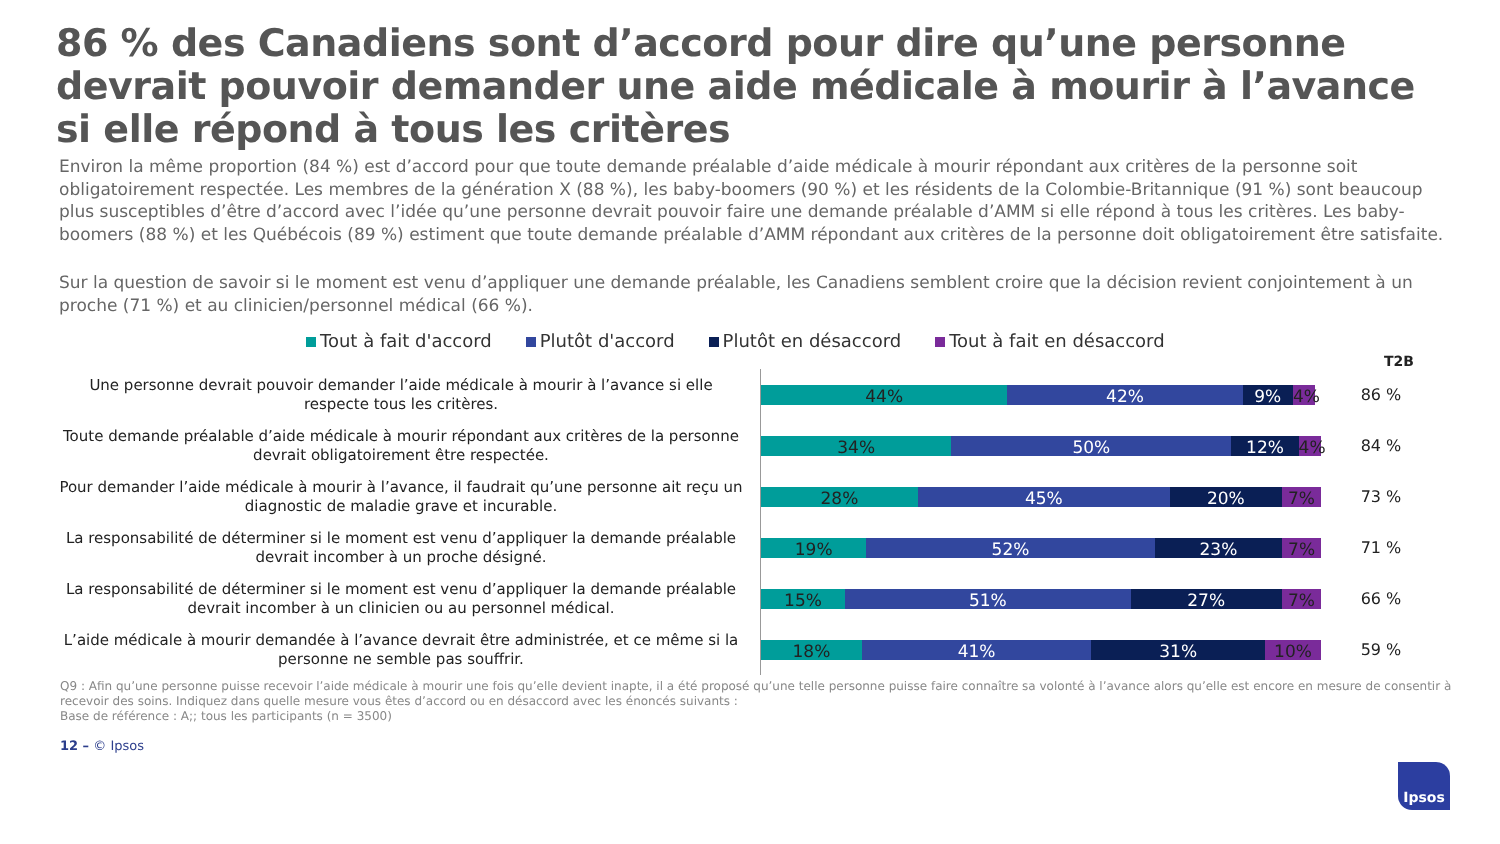86 % des Canadiens sont d’accord pour dire qu’une personne devrait pouvoir demander une aide médicale à mourir à l’avance si elle répond à tous les critères
Environ la même proportion (84 %) est d’accord pour que toute demande préalable d’aide médicale à mourir répondant aux critères de la personne soit obligatoirement respectée. Les membres de la génération X (88 %), les baby-boomers (90 %) et les résidents de la Colombie-Britannique (91 %) sont beaucoup plus susceptibles d’être d’accord avec l’idée qu’une personne devrait pouvoir faire une demande préalable d’AMM si elle répond à tous les critères. Les baby-boomers (88 %) et les Québécois (89 %) estiment que toute demande préalable d’AMM répondant aux critères de la personne doit obligatoirement être satisfaite.
Sur la question de savoir si le moment est venu d’appliquer une demande préalable, les Canadiens semblent croire que la décision revient conjointement à un proche (71 %) et au clinicien/personnel médical (66 %).
Tout à fait d'accord Plutôt d'accord Plutôt en désaccord Tout à fait en désaccord
T2B
Une personne devrait pouvoir demander l’aide médicale à mourir à l’avance si elle respecte tous les critères.
44% 42% 9% 4%
86 %
Toute demande préalable d’aide médicale à mourir répondant aux critères de la personne devrait obligatoirement être respectée.
34% 50% 12% 4%
84 %
Pour demander l’aide médicale à mourir à l’avance, il faudrait qu’une personne ait reçu un diagnostic de maladie grave et incurable.
28% 45% 20% 7%
73 %
La responsabilité de déterminer si le moment est venu d’appliquer la demande préalable devrait incomber à un proche désigné.
19% 52% 23% 7%
71 %
La responsabilité de déterminer si le moment est venu d’appliquer la demande préalable devrait incomber à un clinicien ou au personnel médical.
15% 51% 27% 7%
66 %
L’aide médicale à mourir demandée à l’avance devrait être administrée, et ce même si la personne ne semble pas souffrir.
18% 41% 31% 10%
59 %
Q9 : Afin qu’une personne puisse recevoir l’aide médicale à mourir une fois qu’elle devient inapte, il a été proposé qu’une telle personne puisse faire connaître sa volonté à l’avance alors qu’elle est encore en mesure de consentir à recevoir des soins. Indiquez dans quelle mesure vous êtes d’accord ou en désaccord avec les énoncés suivants :
Base de référence : A;; tous les participants (n = 3500)
12 – © Ipsos
Ipsos